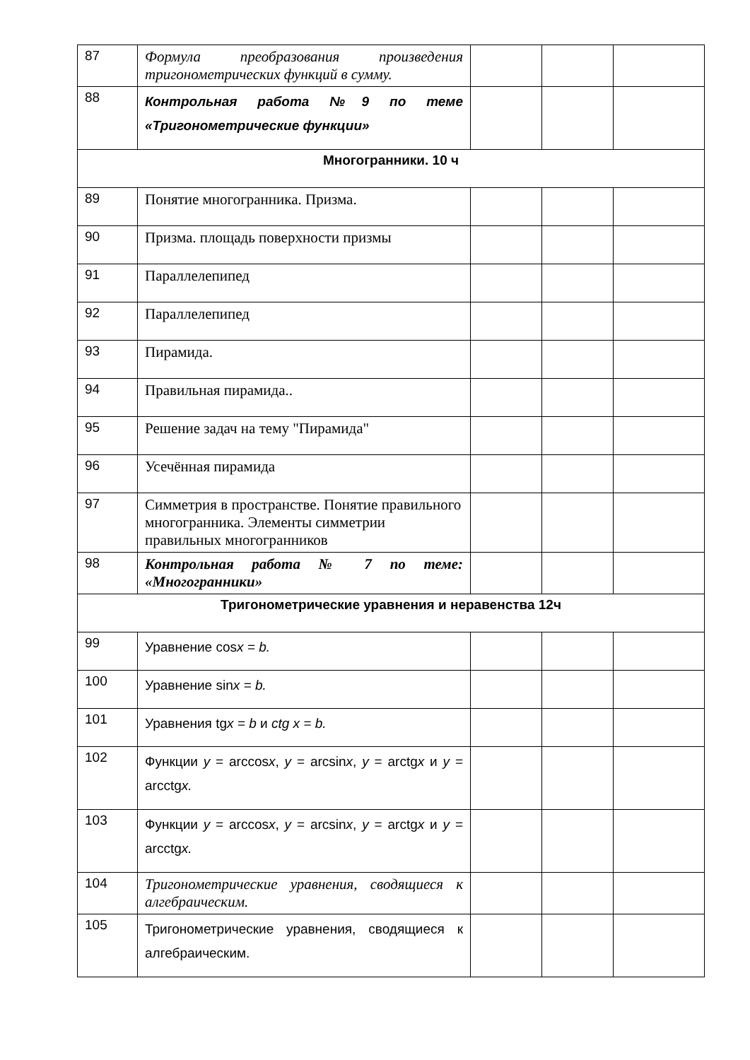| 87 | Формула преобразования произведения тригонометрических функций в сумму. | | | |
| 88 | Контрольная работа №9 по теме «Тригонометрические функции» | | | |
| Многогранники. 10 ч | | | | |
| 89 | Понятие многогранника. Призма. | | | |
| 90 | Призма. площадь поверхности призмы | | | |
| 91 | Параллелепипед | | | |
| 92 | Параллелепипед | | | |
| 93 | Пирамида. | | | |
| 94 | Правильная пирамида.. | | | |
| 95 | Решение задач на тему "Пирамида" | | | |
| 96 | Усечённая пирамида | | | |
| 97 | Симметрия в пространстве. Понятие правильного многогранника. Элементы симметрии правильных многогранников | | | |
| 98 | Контрольная работа № 7 по теме: «Многогранники» | | | |
| Тригонометрические уравнения и неравенства 12ч | | | | |
| 99 | Уравнение cos x = b. | | | |
| 100 | Уравнение sin x = b. | | | |
| 101 | Уравнения tg x = b и ctg x = b. | | | |
| 102 | Функции y = arccos x , y = arcsin x , y = arctg x и y = arcctg x. | | | |
| 103 | Функции y = arccos x , y = arcsin x , y = arctg x и y = arcctg x. | | | |
| 104 | Тригонометрические уравнения, сводящиеся к алгебраическим. | | | |
| 105 | Тригонометрические уравнения, сводящиеся к алгебраическим. | | | |